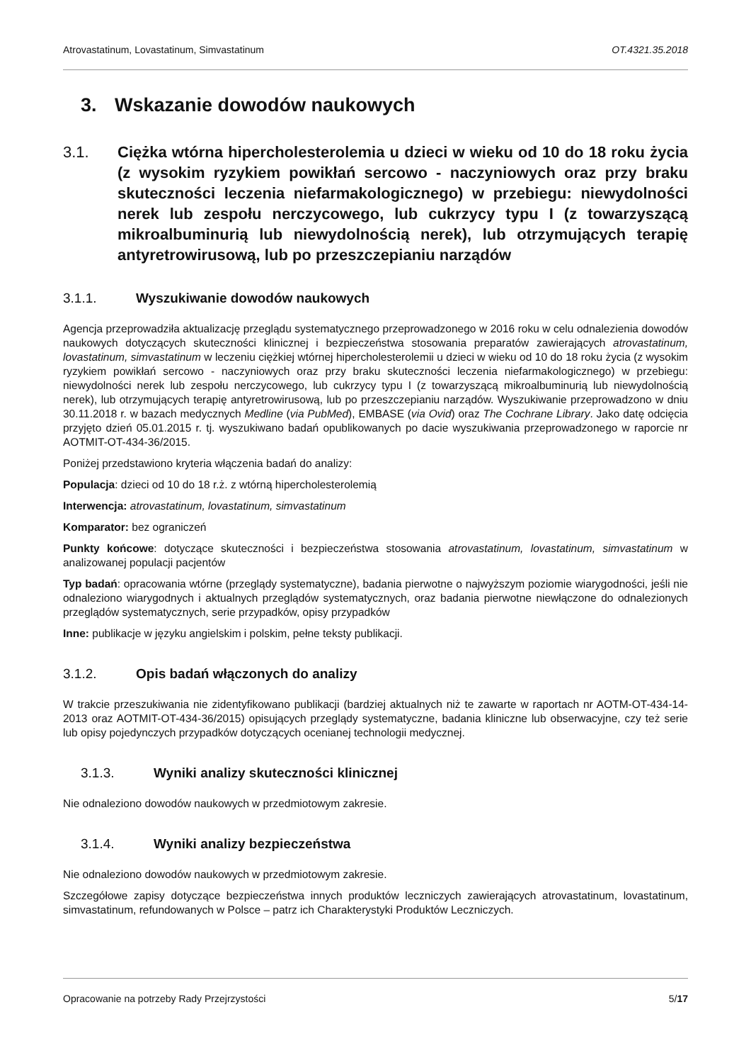Atrovastatinum, Lovastatinum, Simvastatinum OT.4321.35.2018
3. Wskazanie dowodów naukowych
3.1. Ciężka wtórna hipercholesterolemia u dzieci w wieku od 10 do 18 roku życia (z wysokim ryzykiem powikłań sercowo - naczyniowych oraz przy braku skuteczności leczenia niefarmakologicznego) w przebiegu: niewydolności nerek lub zespołu nerczycowego, lub cukrzycy typu I (z towarzyszącą mikroalbuminurią lub niewydolnością nerek), lub otrzymujących terapię antyretrowirusową, lub po przeszczepianiu narządów
3.1.1. Wyszukiwanie dowodów naukowych
Agencja przeprowadziła aktualizację przeglądu systematycznego przeprowadzonego w 2016 roku w celu odnalezienia dowodów naukowych dotyczących skuteczności klinicznej i bezpieczeństwa stosowania preparatów zawierających atrovastatinum, lovastatinum, simvastatinum w leczeniu ciężkiej wtórnej hipercholesterolemii u dzieci w wieku od 10 do 18 roku życia (z wysokim ryzykiem powikłań sercowo - naczyniowych oraz przy braku skuteczności leczenia niefarmakologicznego) w przebiegu: niewydolności nerek lub zespołu nerczycowego, lub cukrzycy typu I (z towarzyszącą mikroalbuminurią lub niewydolnością nerek), lub otrzymujących terapię antyretrowirusową, lub po przeszczepianiu narządów. Wyszukiwanie przeprowadzono w dniu 30.11.2018 r. w bazach medycznych Medline (via PubMed), EMBASE (via Ovid) oraz The Cochrane Library. Jako datę odcięcia przyjęto dzień 05.01.2015 r. tj. wyszukiwano badań opublikowanych po dacie wyszukiwania przeprowadzonego w raporcie nr AOTMIT-OT-434-36/2015.
Poniżej przedstawiono kryteria włączenia badań do analizy:
Populacja: dzieci od 10 do 18 r.ż. z wtórną hipercholesterolemią
Interwencja: atrovastatinum, lovastatinum, simvastatinum
Komparator: bez ograniczeń
Punkty końcowe: dotyczące skuteczności i bezpieczeństwa stosowania atrovastatinum, lovastatinum, simvastatinum w analizowanej populacji pacjentów
Typ badań: opracowania wtórne (przeglądy systematyczne), badania pierwotne o najwyższym poziomie wiarygodności, jeśli nie odnaleziono wiarygodnych i aktualnych przeglądów systematycznych, oraz badania pierwotne niewłączone do odnalezionych przeglądów systematycznych, serie przypadków, opisy przypadków
Inne: publikacje w języku angielskim i polskim, pełne teksty publikacji.
3.1.2. Opis badań włączonych do analizy
W trakcie przeszukiwania nie zidentyfikowano publikacji (bardziej aktualnych niż te zawarte w raportach nr AOTM-OT-434-14-2013 oraz AOTMIT-OT-434-36/2015) opisujących przeglądy systematyczne, badania kliniczne lub obserwacyjne, czy też serie lub opisy pojedynczych przypadków dotyczących ocenianej technologii medycznej.
3.1.3. Wyniki analizy skuteczności klinicznej
Nie odnaleziono dowodów naukowych w przedmiotowym zakresie.
3.1.4. Wyniki analizy bezpieczeństwa
Nie odnaleziono dowodów naukowych w przedmiotowym zakresie.
Szczegółowe zapisy dotyczące bezpieczeństwa innych produktów leczniczych zawierających atrovastatinum, lovastatinum, simvastatinum, refundowanych w Polsce – patrz ich Charakterystyki Produktów Leczniczych.
Opracowanie na potrzeby Rady Przejrzystości 5/17